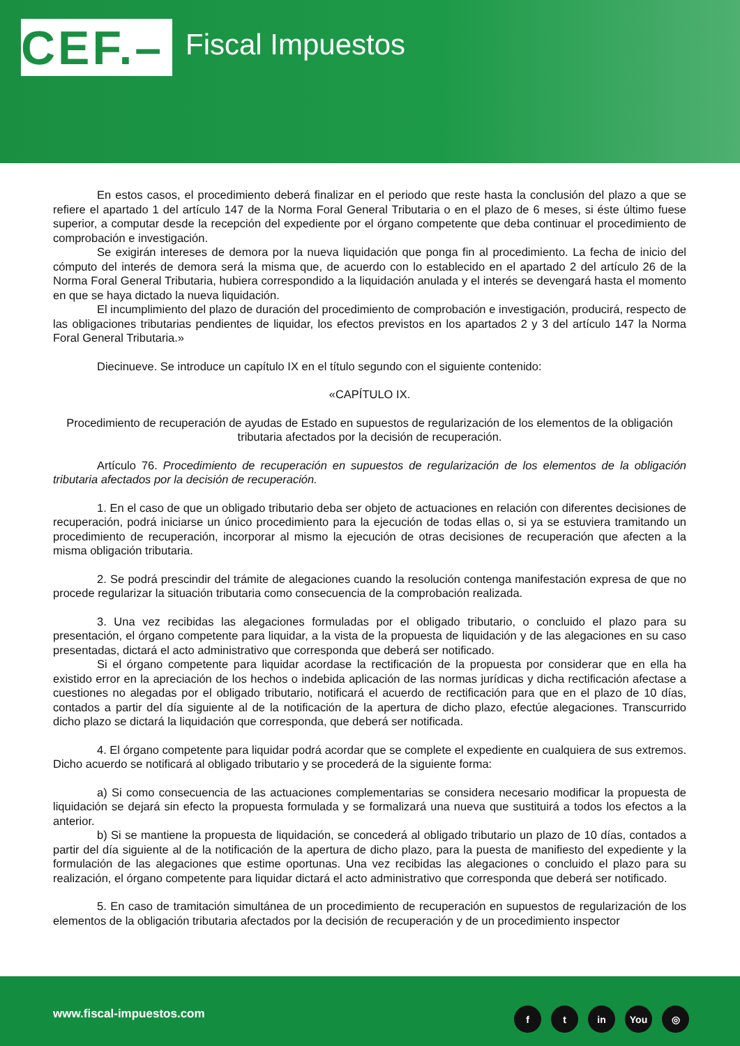CEF.–
Fiscal Impuestos
En estos casos, el procedimiento deberá finalizar en el periodo que reste hasta la conclusión del plazo a que se refiere el apartado 1 del artículo 147 de la Norma Foral General Tributaria o en el plazo de 6 meses, si éste último fuese superior, a computar desde la recepción del expediente por el órgano competente que deba continuar el procedimiento de comprobación e investigación.
Se exigirán intereses de demora por la nueva liquidación que ponga fin al procedimiento. La fecha de inicio del cómputo del interés de demora será la misma que, de acuerdo con lo establecido en el apartado 2 del artículo 26 de la Norma Foral General Tributaria, hubiera correspondido a la liquidación anulada y el interés se devengará hasta el momento en que se haya dictado la nueva liquidación.
El incumplimiento del plazo de duración del procedimiento de comprobación e investigación, producirá, respecto de las obligaciones tributarias pendientes de liquidar, los efectos previstos en los apartados 2 y 3 del artículo 147 la Norma Foral General Tributaria.»
Diecinueve. Se introduce un capítulo IX en el título segundo con el siguiente contenido:
«CAPÍTULO IX.
Procedimiento de recuperación de ayudas de Estado en supuestos de regularización de los elementos de la obligación tributaria afectados por la decisión de recuperación.
Artículo 76. Procedimiento de recuperación en supuestos de regularización de los elementos de la obligación tributaria afectados por la decisión de recuperación.
1. En el caso de que un obligado tributario deba ser objeto de actuaciones en relación con diferentes decisiones de recuperación, podrá iniciarse un único procedimiento para la ejecución de todas ellas o, si ya se estuviera tramitando un procedimiento de recuperación, incorporar al mismo la ejecución de otras decisiones de recuperación que afecten a la misma obligación tributaria.
2. Se podrá prescindir del trámite de alegaciones cuando la resolución contenga manifestación expresa de que no procede regularizar la situación tributaria como consecuencia de la comprobación realizada.
3. Una vez recibidas las alegaciones formuladas por el obligado tributario, o concluido el plazo para su presentación, el órgano competente para liquidar, a la vista de la propuesta de liquidación y de las alegaciones en su caso presentadas, dictará el acto administrativo que corresponda que deberá ser notificado.
Si el órgano competente para liquidar acordase la rectificación de la propuesta por considerar que en ella ha existido error en la apreciación de los hechos o indebida aplicación de las normas jurídicas y dicha rectificación afectase a cuestiones no alegadas por el obligado tributario, notificará el acuerdo de rectificación para que en el plazo de 10 días, contados a partir del día siguiente al de la notificación de la apertura de dicho plazo, efectúe alegaciones. Transcurrido dicho plazo se dictará la liquidación que corresponda, que deberá ser notificada.
4. El órgano competente para liquidar podrá acordar que se complete el expediente en cualquiera de sus extremos. Dicho acuerdo se notificará al obligado tributario y se procederá de la siguiente forma:
a) Si como consecuencia de las actuaciones complementarias se considera necesario modificar la propuesta de liquidación se dejará sin efecto la propuesta formulada y se formalizará una nueva que sustituirá a todos los efectos a la anterior.
b) Si se mantiene la propuesta de liquidación, se concederá al obligado tributario un plazo de 10 días, contados a partir del día siguiente al de la notificación de la apertura de dicho plazo, para la puesta de manifiesto del expediente y la formulación de las alegaciones que estime oportunas. Una vez recibidas las alegaciones o concluido el plazo para su realización, el órgano competente para liquidar dictará el acto administrativo que corresponda que deberá ser notificado.
5. En caso de tramitación simultánea de un procedimiento de recuperación en supuestos de regularización de los elementos de la obligación tributaria afectados por la decisión de recuperación y de un procedimiento inspector
www.fiscal-impuestos.com ft in You ◎